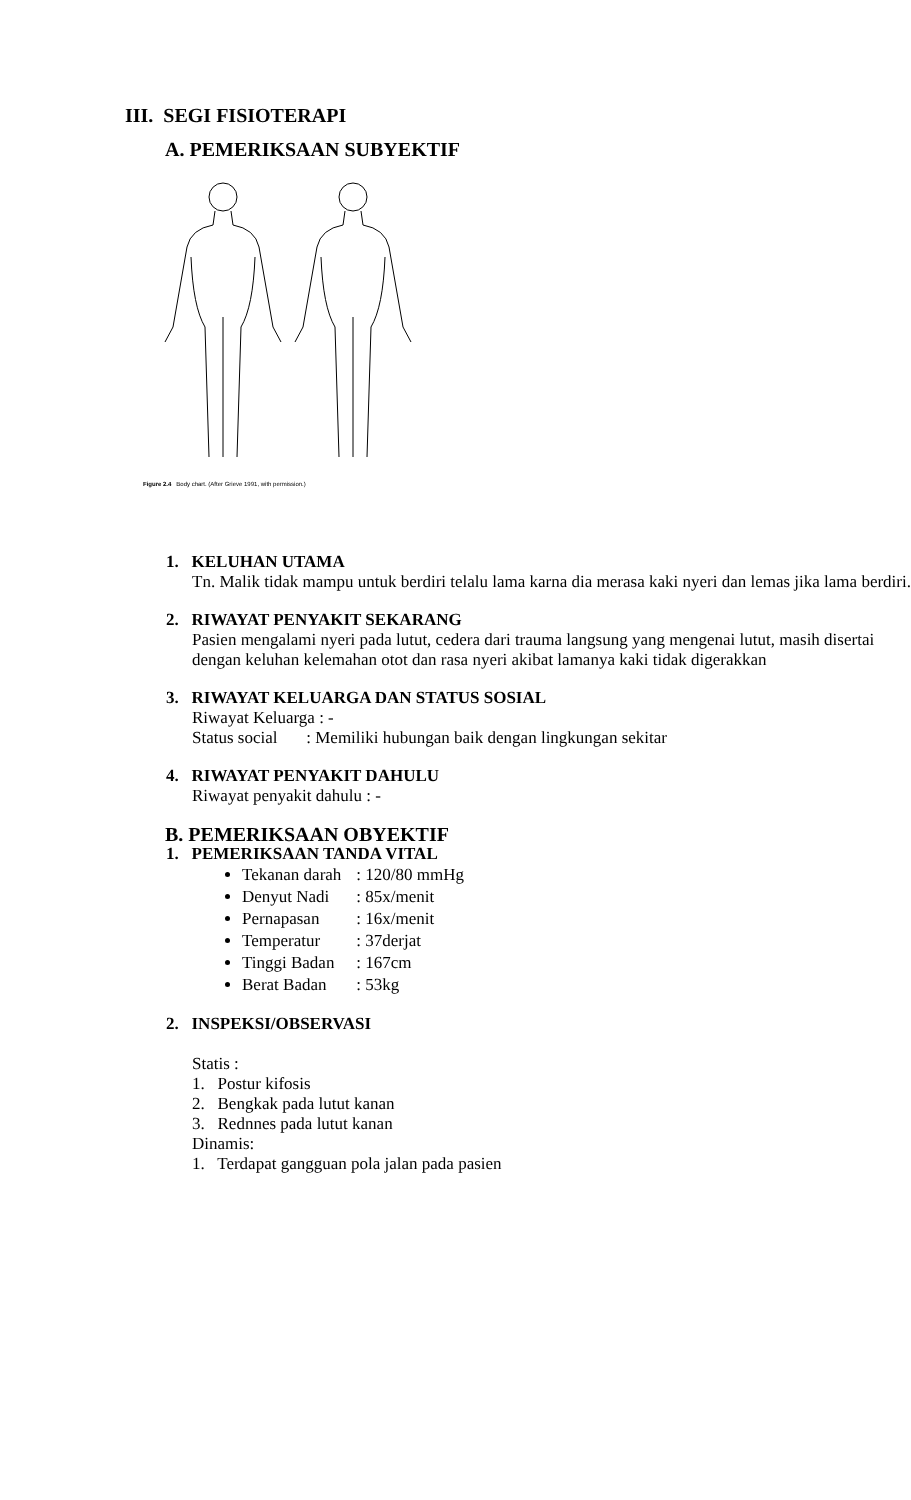III. SEGI FISIOTERAPI
A. PEMERIKSAAN SUBYEKTIF
Figure 2.4 Body chart. (After Grieve 1991, with permission.)
1. KELUHAN UTAMA
Tn. Malik tidak mampu untuk berdiri telalu lama karna dia merasa kaki nyeri dan lemas jika lama berdiri.
2. RIWAYAT PENYAKIT SEKARANG
Pasien mengalami nyeri pada lutut, cedera dari trauma langsung yang mengenai lutut, masih disertai dengan keluhan kelemahan otot dan rasa nyeri akibat lamanya kaki tidak digerakkan
3. RIWAYAT KELUARGA DAN STATUS SOSIAL
Riwayat Keluarga : -
Status social : Memiliki hubungan baik dengan lingkungan sekitar
4. RIWAYAT PENYAKIT DAHULU
Riwayat penyakit dahulu : -
B. PEMERIKSAAN OBYEKTIF
1. PEMERIKSAAN TANDA VITAL
Tekanan darah : 120/80 mmHg
Denyut Nadi : 85x/menit
Pernapasan : 16x/menit
Temperatur : 37derjat
Tinggi Badan : 167cm
Berat Badan : 53kg
2. INSPEKSI/OBSERVASI
Statis :
1. Postur kifosis
2. Bengkak pada lutut kanan
3. Rednnes pada lutut kanan
Dinamis:
1. Terdapat gangguan pola jalan pada pasien